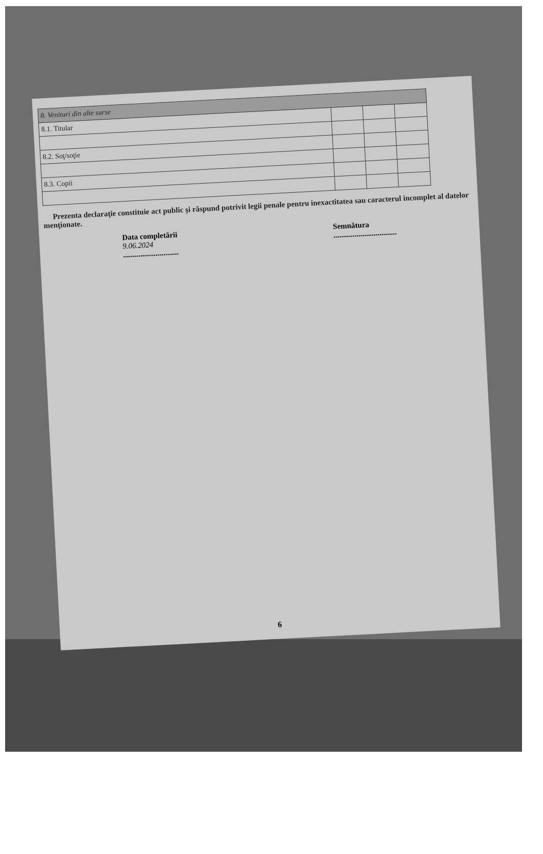| 8. Venituri din alte surse | | | |
| 8.1. Titular | | | |
| 8.2. Soţ/soţie | | | |
| 8.3. Copii | | | |
Prezenta declaraţie constituie act public şi răspund potrivit legii penale pentru inexactitatea sau caracterul incomplet al datelor menţionate.
Data completării
9.06.2024
.............................
Semnătura
.................................
6